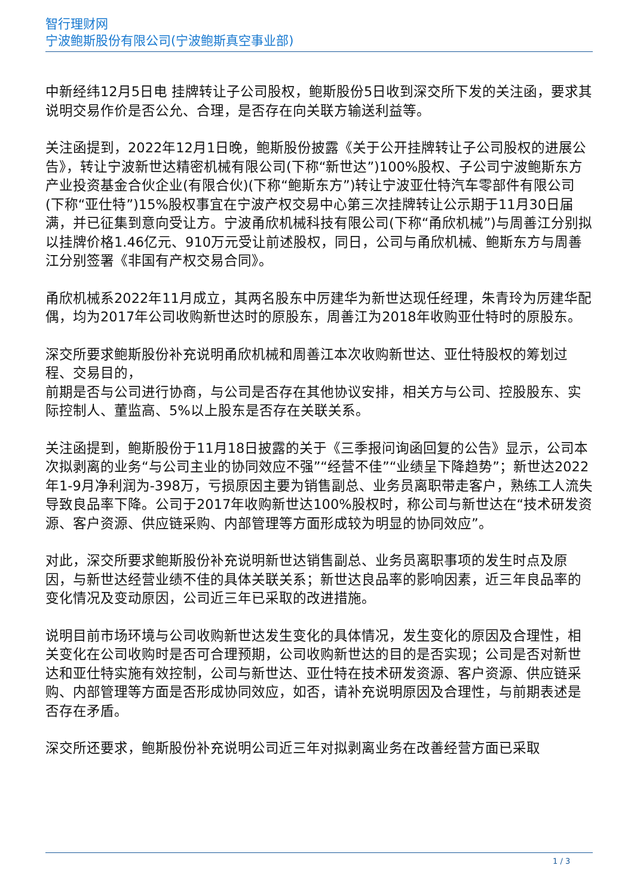智行理财网
宁波鲍斯股份有限公司(宁波鲍斯真空事业部)
中新经纬12月5日电 挂牌转让子公司股权，鲍斯股份5日收到深交所下发的关注函，要求其说明交易作价是否公允、合理，是否存在向关联方输送利益等。
关注函提到，2022年12月1日晚，鲍斯股份披露《关于公开挂牌转让子公司股权的进展公告》，转让宁波新世达精密机械有限公司(下称“新世达”)100%股权、子公司宁波鲍斯东方产业投资基金合伙企业(有限合伙)(下称“鲍斯东方”)转让宁波亚仕特汽车零部件有限公司(下称“亚仕特”)15%股权事宜在宁波产权交易中心第三次挂牌转让公示期于11月30日届满，并已征集到意向受让方。宁波甬欣机械科技有限公司(下称“甬欣机械”)与周善江分别拟以挂牌价格1.46亿元、910万元受让前述股权，同日，公司与甬欣机械、鲍斯东方与周善江分别签署《非国有产权交易合同》。
甬欣机械系2022年11月成立，其两名股东中厉建华为新世达现任经理，朱青玲为厉建华配偶，均为2017年公司收购新世达时的原股东，周善江为2018年收购亚仕特时的原股东。
深交所要求鲍斯股份补充说明甬欣机械和周善江本次收购新世达、亚仕特股权的筹划过程、交易目的，
前期是否与公司进行协商，与公司是否存在其他协议安排，相关方与公司、控股股东、实际控制人、董监高、5%以上股东是否存在关联关系。
关注函提到，鲍斯股份于11月18日披露的关于《三季报问询函回复的公告》显示，公司本次拟剥离的业务“与公司主业的协同效应不强”“经营不佳”“业绩呈下降趋势”；新世达2022年1-9月净利润为-398万，亏损原因主要为销售副总、业务员离职带走客户，熟练工人流失导致良品率下降。公司于2017年收购新世达100%股权时，称公司与新世达在“技术研发资源、客户资源、供应链采购、内部管理等方面形成较为明显的协同效应”。
对此，深交所要求鲍斯股份补充说明新世达销售副总、业务员离职事项的发生时点及原因，与新世达经营业绩不佳的具体关联关系；新世达良品率的影响因素，近三年良品率的变化情况及变动原因，公司近三年已采取的改进措施。
说明目前市场环境与公司收购新世达发生变化的具体情况，发生变化的原因及合理性，相关变化在公司收购时是否可合理预期，公司收购新世达的目的是否实现；公司是否对新世达和亚仕特实施有效控制，公司与新世达、亚仕特在技术研发资源、客户资源、供应链采购、内部管理等方面是否形成协同效应，如否，请补充说明原因及合理性，与前期表述是否存在矛盾。
深交所还要求，鲍斯股份补充说明公司近三年对拟剥离业务在改善经营方面已采取
1 / 3